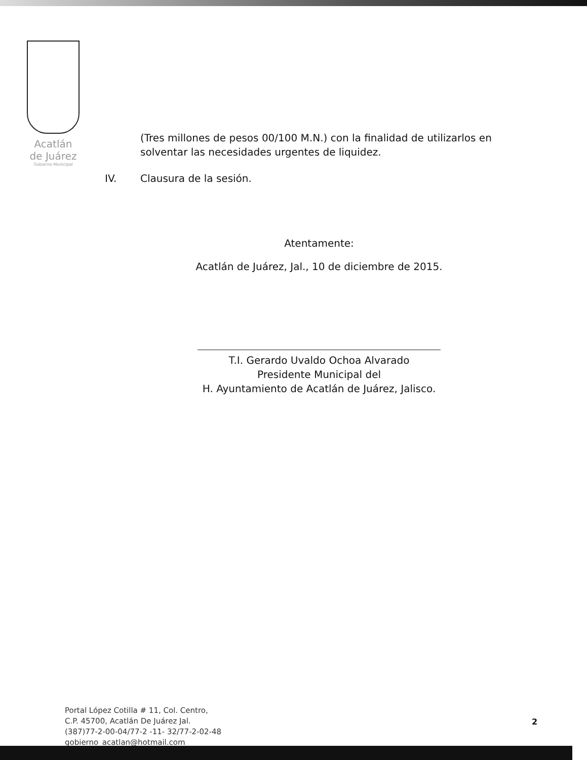Acatlán
de Juárez
Gobierno Municipal
(Tres millones de pesos 00/100 M.N.) con la finalidad de utilizarlos en solventar las necesidades urgentes de liquidez.
IV. Clausura de la sesión.
Atentamente:
Acatlán de Juárez, Jal., 10 de diciembre de 2015.
T.I. Gerardo Uvaldo Ochoa Alvarado
Presidente Municipal del
H. Ayuntamiento de Acatlán de Juárez, Jalisco.
Portal López Cotilla # 11, Col. Centro,
C.P. 45700, Acatlán De Juárez Jal.
(387)77-2-00-04/77-2 -11- 32/77-2-02-48
gobierno_acatlan@hotmail.com
2